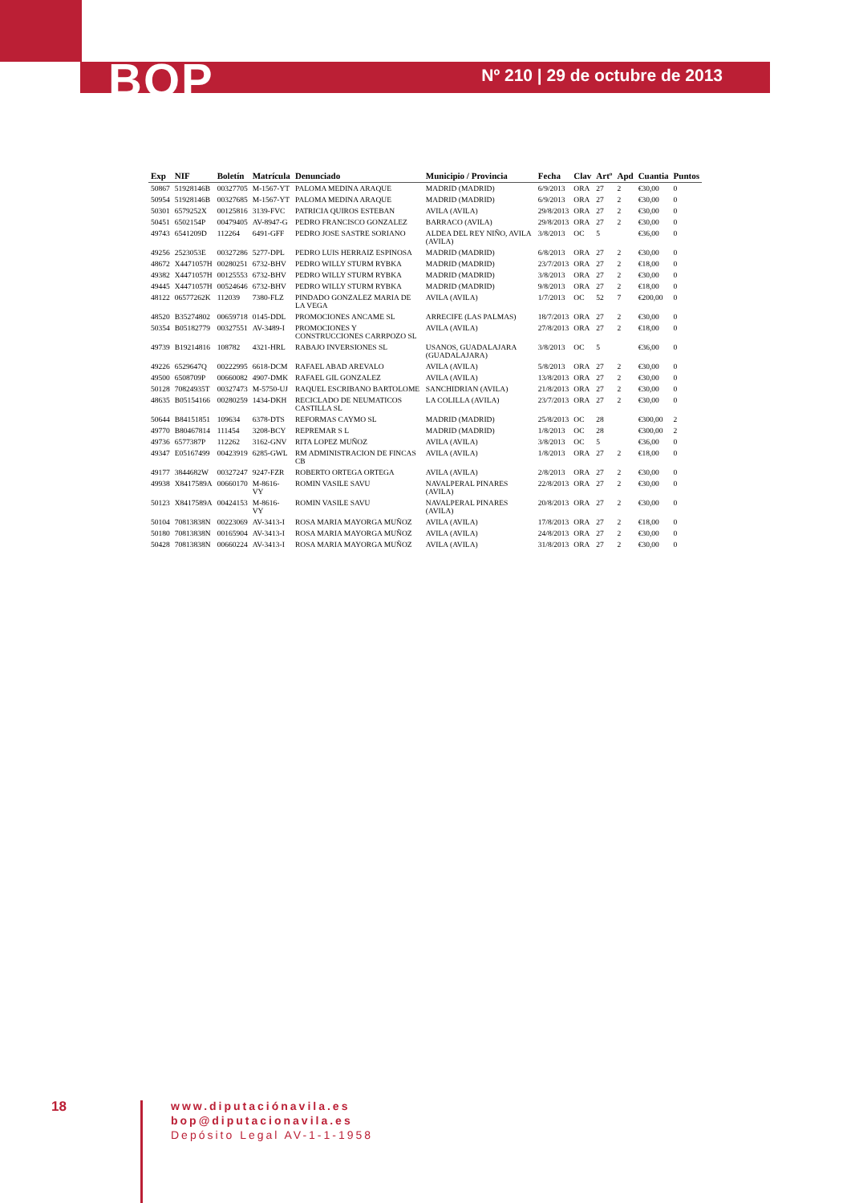BOP Nº 210 | 29 de octubre de 2013
| Exp | NIF | Boletín | Matrícula | Denunciado | Municipio / Provincia | Fecha | Clav | Artº | Apd | Cuantia | Puntos |
| --- | --- | --- | --- | --- | --- | --- | --- | --- | --- | --- | --- |
| 50867 | 51928146B | 00327705 | M-1567-YT | PALOMA MEDINA ARAQUE | MADRID (MADRID) | 6/9/2013 | ORA | 27 | 2 | €30,00 | 0 |
| 50954 | 51928146B | 00327685 | M-1567-YT | PALOMA MEDINA ARAQUE | MADRID (MADRID) | 6/9/2013 | ORA | 27 | 2 | €30,00 | 0 |
| 50301 | 6579252X | 00125816 | 3139-FVC | PATRICIA QUIROS ESTEBAN | AVILA (AVILA) | 29/8/2013 | ORA | 27 | 2 | €30,00 | 0 |
| 50451 | 6502154P | 00479405 | AV-8947-G | PEDRO FRANCISCO GONZALEZ | BARRACO (AVILA) | 29/8/2013 | ORA | 27 | 2 | €30,00 | 0 |
| 49743 | 6541209D | 112264 | 6491-GFF | PEDRO JOSE SASTRE SORIANO | ALDEA DEL REY NIÑO, AVILA (AVILA) | 3/8/2013 | OC | 5 | | €36,00 | 0 |
| 49256 | 2523053E | 00327286 | 5277-DPL | PEDRO LUIS HERRAIZ ESPINOSA | MADRID (MADRID) | 6/8/2013 | ORA | 27 | 2 | €30,00 | 0 |
| 48672 | X4471057H | 00280251 | 6732-BHV | PEDRO WILLY STURM RYBKA | MADRID (MADRID) | 23/7/2013 | ORA | 27 | 2 | €18,00 | 0 |
| 49382 | X4471057H | 00125553 | 6732-BHV | PEDRO WILLY STURM RYBKA | MADRID (MADRID) | 3/8/2013 | ORA | 27 | 2 | €30,00 | 0 |
| 49445 | X4471057H | 00524646 | 6732-BHV | PEDRO WILLY STURM RYBKA | MADRID (MADRID) | 9/8/2013 | ORA | 27 | 2 | €18,00 | 0 |
| 48122 | 06577262K | 112039 | 7380-FLZ | PINDADO GONZALEZ MARIA DE LA VEGA | AVILA (AVILA) | 1/7/2013 | OC | 52 | 7 | €200,00 | 0 |
| 48520 | B35274802 | 00659718 | 0145-DDL | PROMOCIONES ANCAME SL | ARRECIFE (LAS PALMAS) | 18/7/2013 | ORA | 27 | 2 | €30,00 | 0 |
| 50354 | B05182779 | 00327551 | AV-3489-I | PROMOCIONES Y CONSTRUCCIONES CARRPOZO SL | AVILA (AVILA) | 27/8/2013 | ORA | 27 | 2 | €18,00 | 0 |
| 49739 | B19214816 | 108782 | 4321-HRL | RABAJO INVERSIONES SL | USANOS, GUADALAJARA (GUADALAJARA) | 3/8/2013 | OC | 5 | | €36,00 | 0 |
| 49226 | 6529647Q | 00222995 | 6618-DCM | RAFAEL ABAD AREVALO | AVILA (AVILA) | 5/8/2013 | ORA | 27 | 2 | €30,00 | 0 |
| 49500 | 6508709P | 00660082 | 4907-DMK | RAFAEL GIL GONZALEZ | AVILA (AVILA) | 13/8/2013 | ORA | 27 | 2 | €30,00 | 0 |
| 50128 | 70824935T | 00327473 | M-5750-UJ | RAQUEL ESCRIBANO BARTOLOME | SANCHIDRIAN (AVILA) | 21/8/2013 | ORA | 27 | 2 | €30,00 | 0 |
| 48635 | B05154166 | 00280259 | 1434-DKH | RECICLADO DE NEUMATICOS CASTILLA SL | LA COLILLA (AVILA) | 23/7/2013 | ORA | 27 | 2 | €30,00 | 0 |
| 50644 | B84151851 | 109634 | 6378-DTS | REFORMAS CAYMO SL | MADRID (MADRID) | 25/8/2013 | OC | 28 | | €300,00 | 2 |
| 49770 | B80467814 | 111454 | 3208-BCY | REPREMAR S L | MADRID (MADRID) | 1/8/2013 | OC | 28 | | €300,00 | 2 |
| 49736 | 6577387P | 112262 | 3162-GNV | RITA LOPEZ MUÑOZ | AVILA (AVILA) | 3/8/2013 | OC | 5 | | €36,00 | 0 |
| 49347 | E05167499 | 00423919 | 6285-GWL | RM ADMINISTRACION DE FINCAS CB | AVILA (AVILA) | 1/8/2013 | ORA | 27 | 2 | €18,00 | 0 |
| 49177 | 3844682W | 00327247 | 9247-FZR | ROBERTO ORTEGA ORTEGA | AVILA (AVILA) | 2/8/2013 | ORA | 27 | 2 | €30,00 | 0 |
| 49938 | X8417589A | 00660170 | M-8616-VY | ROMIN VASILE SAVU | NAVALPERAL PINARES (AVILA) | 22/8/2013 | ORA | 27 | 2 | €30,00 | 0 |
| 50123 | X8417589A | 00424153 | M-8616-VY | ROMIN VASILE SAVU | NAVALPERAL PINARES (AVILA) | 20/8/2013 | ORA | 27 | 2 | €30,00 | 0 |
| 50104 | 70813838N | 00223069 | AV-3413-I | ROSA MARIA MAYORGA MUÑOZ | AVILA (AVILA) | 17/8/2013 | ORA | 27 | 2 | €18,00 | 0 |
| 50180 | 70813838N | 00165904 | AV-3413-I | ROSA MARIA MAYORGA MUÑOZ | AVILA (AVILA) | 24/8/2013 | ORA | 27 | 2 | €30,00 | 0 |
| 50428 | 70813838N | 00660224 | AV-3413-I | ROSA MARIA MAYORGA MUÑOZ | AVILA (AVILA) | 31/8/2013 | ORA | 27 | 2 | €30,00 | 0 |
18
www.diputaciónavila.es
bop@diputacionavila.es
Depósito Legal AV-1-1-1958